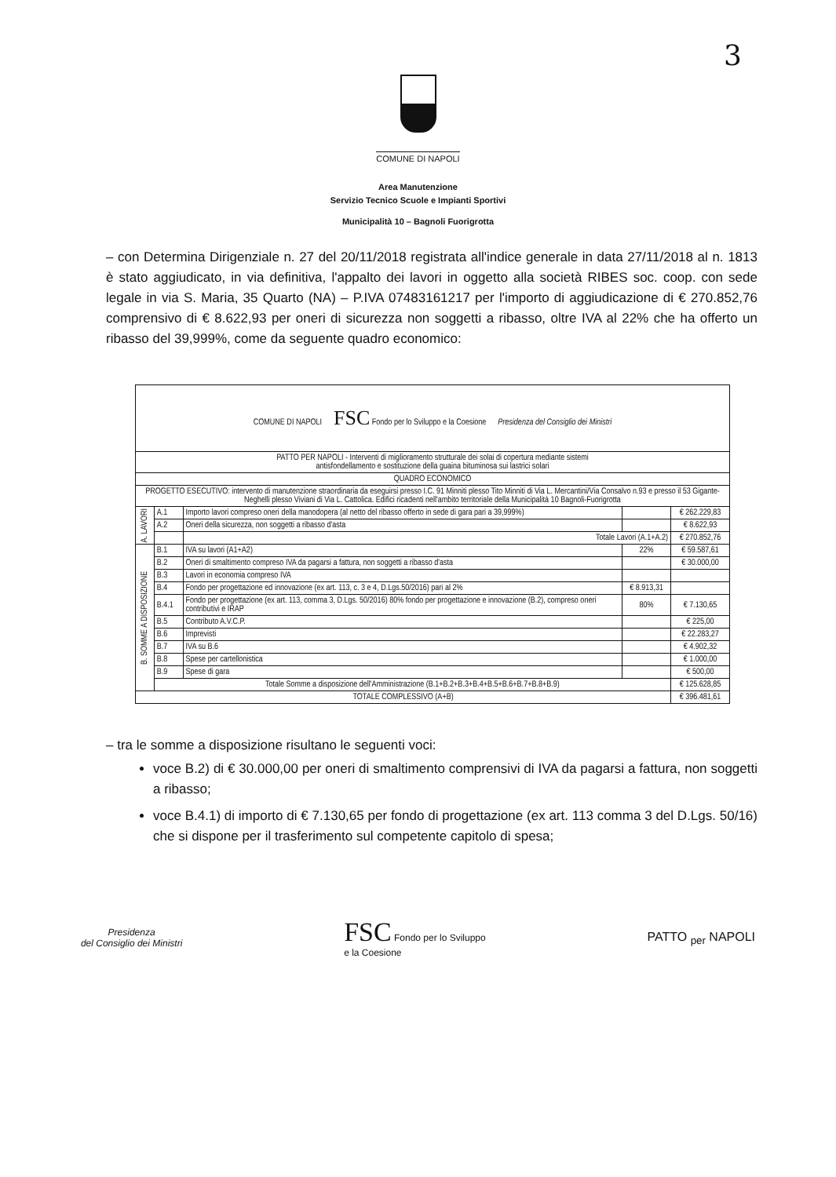3
COMUNE DI NAPOLI
Area Manutenzione
Servizio Tecnico Scuole e Impianti Sportivi
Municipalità 10 – Bagnoli Fuorigrotta
– con Determina Dirigenziale n. 27 del 20/11/2018 registrata all'indice generale in data 27/11/2018 al n. 1813 è stato aggiudicato, in via definitiva, l'appalto dei lavori in oggetto alla società RIBES soc. coop. con sede legale in via S. Maria, 35 Quarto (NA) – P.IVA 07483161217 per l'importo di aggiudicazione di € 270.852,76 comprensivo di € 8.622,93 per oneri di sicurezza non soggetti a ribasso, oltre IVA al 22% che ha offerto un ribasso del 39,999%, come da seguente quadro economico:
| COMUNE DI NAPOLI FSC Fondo per lo Sviluppo e la Coesione Presidenza del Consiglio dei Ministri | | | | |
| PATTO PER NAPOLI - Interventi di miglioramento strutturale dei solai di copertura mediante sistemi antisfondellamento e sostituzione della guaina bituminosa sui lastrici solari | | | | |
| QUADRO ECONOMICO | | | | |
| PROGETTO ESECUTIVO: intervento di manutenzione straordinaria da eseguirsi presso I.C. 91 Minniti plesso Tito Minniti di Via L. Mercantini/Via Consalvo n.93 e presso il 53 Gigante-Neghelli plesso Viviani di Via L. Cattolica. Edifici ricadenti nell'ambito territoriale della Municipalità 10 Bagnoli-Fuorigrotta | | | | |
| A. LAVORI | A.1 | Importo lavori compreso oneri della manodopera (al netto del ribasso offerto in sede di gara pari a 39,999%) | | € 262.229,83 |
| | A.2 | Oneri della sicurezza, non soggetti a ribasso d'asta | | € 8.622,93 |
| | | Totale Lavori (A.1+A.2) | | € 270.852,76 |
| B. SOMME A DISPOSIZIONE | B.1 | IVA su lavori (A1+A2) | 22% | € 59.587,61 |
| | B.2 | Oneri di smaltimento compreso IVA da pagarsi a fattura, non soggetti a ribasso d'asta | | € 30.000,00 |
| | B.3 | Lavori in economia compreso IVA | | |
| | B.4 | Fondo per progettazione ed innovazione (ex art. 113, c. 3 e 4, D.Lgs.50/2016) pari al 2% | € 8.913,31 | |
| | B.4.1 | Fondo per progettazione (ex art. 113, comma 3, D.Lgs. 50/2016) 80% fondo per progettazione e innovazione (B.2), compreso oneri contributivi e IRAP | 80% | € 7.130,65 |
| | B.5 | Contributo A.V.C.P. | | € 225,00 |
| | B.6 | Imprevisti | | € 22.283,27 |
| | B.7 | IVA su B.6 | | € 4.902,32 |
| | B.8 | Spese per cartellonistica | | € 1.000,00 |
| | B.9 | Spese di gara | | € 500,00 |
| | Totale Somme a disposizione dell'Amministrazione (B.1+B.2+B.3+B.4+B.5+B.6+B.7+B.8+B.9) | | | € 125.628,85 |
| TOTALE COMPLESSIVO (A+B) | | | | € 396.481,61 |
– tra le somme a disposizione risultano le seguenti voci:
voce B.2) di € 30.000,00 per oneri di smaltimento comprensivi di IVA da pagarsi a fattura, non soggetti a ribasso;
voce B.4.1) di importo di € 7.130,65 per fondo di progettazione (ex art. 113 comma 3 del D.Lgs. 50/16) che si dispone per il trasferimento sul competente capitolo di spesa;
Presidenza
del Consiglio dei Ministri
FSC Fondo per lo Sviluppo
e la Coesione
PATTO <sub>per</sub> NAPOLI